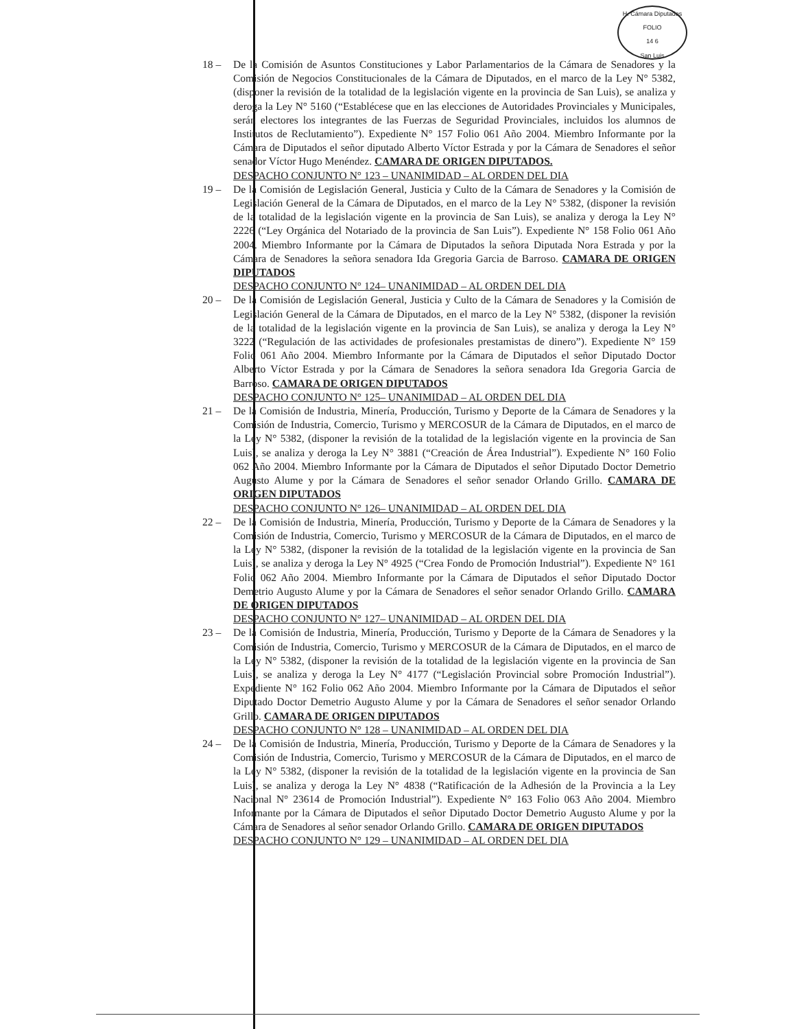H. Cámara Diputados
FOLIO
14 6
San Luis
18 – De la Comisión de Asuntos Constituciones y Labor Parlamentarios de la Cámara de Senadores y la Comisión de Negocios Constitucionales de la Cámara de Diputados, en el marco de la Ley N° 5382, (disponer la revisión de la totalidad de la legislación vigente en la provincia de San Luis), se analiza y deroga la Ley N° 5160 (“Establécese que en las elecciones de Autoridades Provinciales y Municipales, serán electores los integrantes de las Fuerzas de Seguridad Provinciales, incluidos los alumnos de Institutos de Reclutamiento”). Expediente N° 157 Folio 061 Año 2004. Miembro Informante por la Cámara de Diputados el señor diputado Alberto Víctor Estrada y por la Cámara de Senadores el señor senador Víctor Hugo Menéndez. CAMARA DE ORIGEN DIPUTADOS.
DESPACHO CONJUNTO N° 123 – UNANIMIDAD – AL ORDEN DEL DIA
19 – De la Comisión de Legislación General, Justicia y Culto de la Cámara de Senadores y la Comisión de Legislación General de la Cámara de Diputados, en el marco de la Ley N° 5382, (disponer la revisión de la totalidad de la legislación vigente en la provincia de San Luis), se analiza y deroga la Ley N° 2226 (“Ley Orgánica del Notariado de la provincia de San Luis”). Expediente N° 158 Folio 061 Año 2004. Miembro Informante por la Cámara de Diputados la señora Diputada Nora Estrada y por la Cámara de Senadores la señora senadora Ida Gregoria Garcia de Barroso. CAMARA DE ORIGEN DIPUTADOS
DESPACHO CONJUNTO N° 124– UNANIMIDAD – AL ORDEN DEL DIA
20 – De la Comisión de Legislación General, Justicia y Culto de la Cámara de Senadores y la Comisión de Legislación General de la Cámara de Diputados, en el marco de la Ley N° 5382, (disponer la revisión de la totalidad de la legislación vigente en la provincia de San Luis), se analiza y deroga la Ley N° 3222 (“Regulación de las actividades de profesionales prestamistas de dinero”). Expediente N° 159 Folio 061 Año 2004. Miembro Informante por la Cámara de Diputados el señor Diputado Doctor Alberto Víctor Estrada y por la Cámara de Senadores la señora senadora Ida Gregoria Garcia de Barroso. CAMARA DE ORIGEN DIPUTADOS
DESPACHO CONJUNTO N° 125– UNANIMIDAD – AL ORDEN DEL DIA
21 – De la Comisión de Industria, Minería, Producción, Turismo y Deporte de la Cámara de Senadores y la Comisión de Industria, Comercio, Turismo y MERCOSUR de la Cámara de Diputados, en el marco de la Ley N° 5382, (disponer la revisión de la totalidad de la legislación vigente en la provincia de San Luis), se analiza y deroga la Ley N° 3881 (“Creación de Área Industrial”). Expediente N° 160 Folio 062 Año 2004. Miembro Informante por la Cámara de Diputados el señor Diputado Doctor Demetrio Augusto Alume y por la Cámara de Senadores el señor senador Orlando Grillo. CAMARA DE ORIGEN DIPUTADOS
DESPACHO CONJUNTO N° 126– UNANIMIDAD – AL ORDEN DEL DIA
22 – De la Comisión de Industria, Minería, Producción, Turismo y Deporte de la Cámara de Senadores y la Comisión de Industria, Comercio, Turismo y MERCOSUR de la Cámara de Diputados, en el marco de la Ley N° 5382, (disponer la revisión de la totalidad de la legislación vigente en la provincia de San Luis), se analiza y deroga la Ley N° 4925 (“Crea Fondo de Promoción Industrial”). Expediente N° 161 Folio 062 Año 2004. Miembro Informante por la Cámara de Diputados el señor Diputado Doctor Demetrio Augusto Alume y por la Cámara de Senadores el señor senador Orlando Grillo. CAMARA DE ORIGEN DIPUTADOS
DESPACHO CONJUNTO N° 127– UNANIMIDAD – AL ORDEN DEL DIA
23 – De la Comisión de Industria, Minería, Producción, Turismo y Deporte de la Cámara de Senadores y la Comisión de Industria, Comercio, Turismo y MERCOSUR de la Cámara de Diputados, en el marco de la Ley N° 5382, (disponer la revisión de la totalidad de la legislación vigente en la provincia de San Luis), se analiza y deroga la Ley N° 4177 (“Legislación Provincial sobre Promoción Industrial”). Expediente N° 162 Folio 062 Año 2004. Miembro Informante por la Cámara de Diputados el señor Diputado Doctor Demetrio Augusto Alume y por la Cámara de Senadores el señor senador Orlando Grillo. CAMARA DE ORIGEN DIPUTADOS
DESPACHO CONJUNTO N° 128 – UNANIMIDAD – AL ORDEN DEL DIA
24 – De la Comisión de Industria, Minería, Producción, Turismo y Deporte de la Cámara de Senadores y la Comisión de Industria, Comercio, Turismo y MERCOSUR de la Cámara de Diputados, en el marco de la Ley N° 5382, (disponer la revisión de la totalidad de la legislación vigente en la provincia de San Luis), se analiza y deroga la Ley N° 4838 (“Ratificación de la Adhesión de la Provincia a la Ley Nacional N° 23614 de Promoción Industrial”). Expediente N° 163 Folio 063 Año 2004. Miembro Informante por la Cámara de Diputados el señor Diputado Doctor Demetrio Augusto Alume y por la Cámara de Senadores al señor senador Orlando Grillo. CAMARA DE ORIGEN DIPUTADOS
DESPACHO CONJUNTO N° 129 – UNANIMIDAD – AL ORDEN DEL DIA